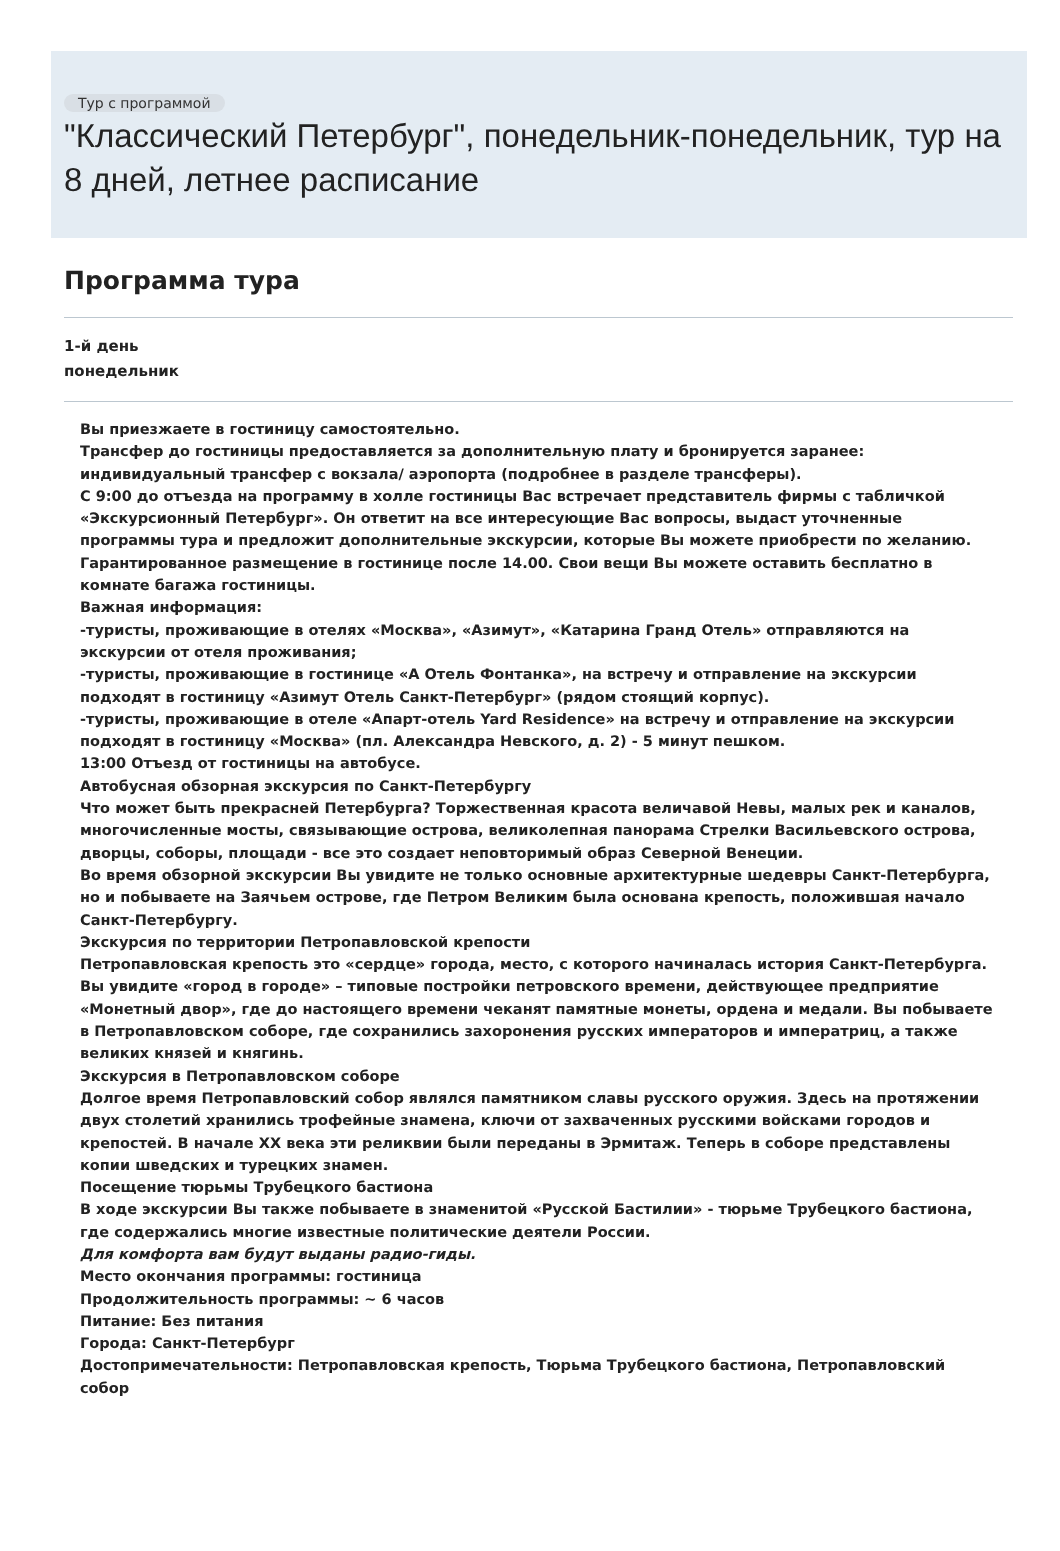Тур с программой
"Классический Петербург", понедельник-понедельник, тур на 8 дней, летнее расписание
Программа тура
1-й день
понедельник
Вы приезжаете в гостиницу самостоятельно.
Трансфер до гостиницы предоставляется за дополнительную плату и бронируется заранее: индивидуальный трансфер с вокзала/ аэропорта (подробнее в разделе трансферы).
С 9:00 до отъезда на программу в холле гостиницы Вас встречает представитель фирмы с табличкой «Экскурсионный Петербург». Он ответит на все интересующие Вас вопросы, выдаст уточненные программы тура и предложит дополнительные экскурсии, которые Вы можете приобрести по желанию.
Гарантированное размещение в гостинице после 14.00. Свои вещи Вы можете оставить бесплатно в комнате багажа гостиницы.
Важная информация:
-туристы, проживающие в отелях «Москва», «Азимут», «Катарина Гранд Отель» отправляются на экскурсии от отеля проживания;
-туристы, проживающие в гостинице «А Отель Фонтанка», на встречу и отправление на экскурсии подходят в гостиницу «Азимут Отель Санкт-Петербург» (рядом стоящий корпус).
-туристы, проживающие в отеле «Апарт-отель Yard Residence» на встречу и отправление на экскурсии подходят в гостиницу «Москва» (пл. Александра Невского, д. 2) - 5 минут пешком.
13:00 Отъезд от гостиницы на автобусе.
Автобусная обзорная экскурсия по Санкт-Петербургу
Что может быть прекрасней Петербурга? Торжественная красота величавой Невы, малых рек и каналов, многочисленные мосты, связывающие острова, великолепная панорама Стрелки Васильевского острова, дворцы, соборы, площади - все это создает неповторимый образ Северной Венеции.
Во время обзорной экскурсии Вы увидите не только основные архитектурные шедевры Санкт-Петербурга, но и побываете на Заячьем острове, где Петром Великим была основана крепость, положившая начало Санкт-Петербургу.
Экскурсия по территории Петропавловской крепости
Петропавловская крепость это «сердце» города, место, с которого начиналась история Санкт-Петербурга. Вы увидите «город в городе» – типовые постройки петровского времени, действующее предприятие «Монетный двор», где до настоящего времени чеканят памятные монеты, ордена и медали. Вы побываете в Петропавловском соборе, где сохранились захоронения русских императоров и императриц, а также великих князей и княгинь.
Экскурсия в Петропавловском соборе
Долгое время Петропавловский собор являлся памятником славы русского оружия. Здесь на протяжении двух столетий хранились трофейные знамена, ключи от захваченных русскими войсками городов и крепостей. В начале XX века эти реликвии были переданы в Эрмитаж. Теперь в соборе представлены копии шведских и турецких знамен.
Посещение тюрьмы Трубецкого бастиона
В ходе экскурсии Вы также побываете в знаменитой «Русской Бастилии» - тюрьме Трубецкого бастиона, где содержались многие известные политические деятели России.
Для комфорта вам будут выданы радио-гиды.
Место окончания программы: гостиница
Продолжительность программы: ~ 6 часов
Питание: Без питания
Города: Санкт-Петербург
Достопримечательности: Петропавловская крепость, Тюрьма Трубецкого бастиона, Петропавловский собор